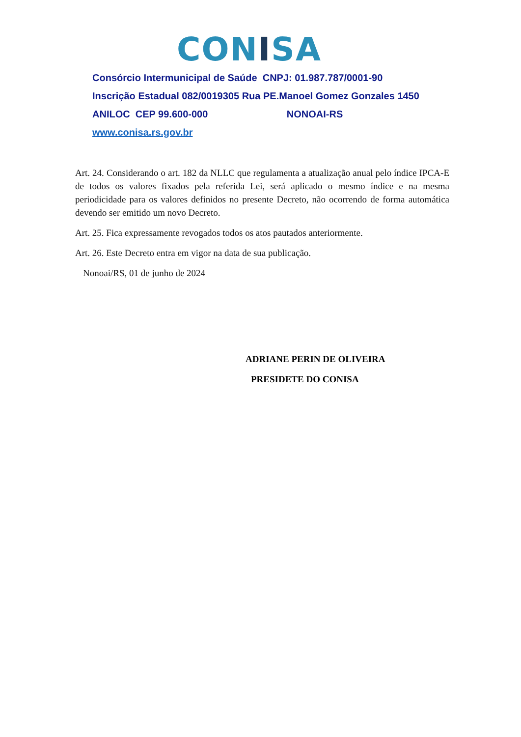CONISA
Consórcio Intermunicipal de Saúde CNPJ: 01.987.787/0001-90
Inscrição Estadual 082/0019305 Rua PE.Manoel Gomez Gonzales 1450
ANILOC CEP 99.600-000 NONOAI-RS
www.conisa.rs.gov.br
Art. 24. Considerando o art. 182 da NLLC que regulamenta a atualização anual pelo índice IPCA-E de todos os valores fixados pela referida Lei, será aplicado o mesmo índice e na mesma periodicidade para os valores definidos no presente Decreto, não ocorrendo de forma automática devendo ser emitido um novo Decreto.
Art. 25. Fica expressamente revogados todos os atos pautados anteriormente.
Art. 26. Este Decreto entra em vigor na data de sua publicação.
Nonoai/RS, 01 de junho de 2024
ADRIANE PERIN DE OLIVEIRA
PRESIDETE DO CONISA